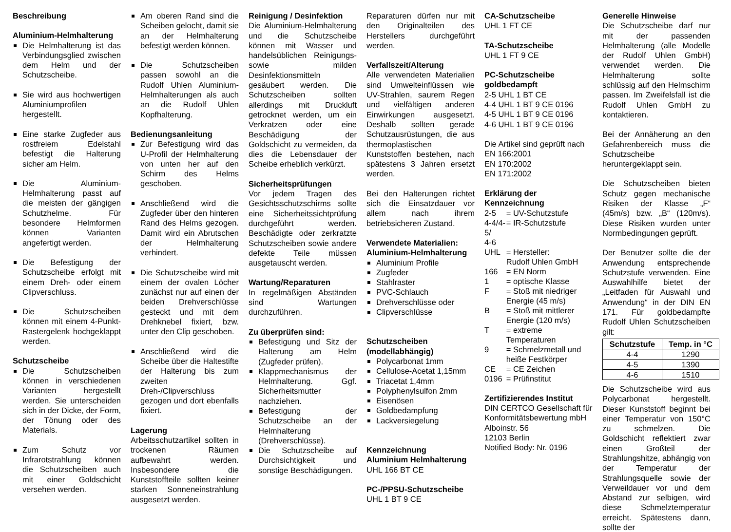Beschreibung
Aluminium-Helmhalterung
Die Helmhalterung ist das Verbindungsglied zwischen dem Helm und der Schutzscheibe.
Sie wird aus hochwertigen Aluminiumprofilen hergestellt.
Eine starke Zugfeder aus rostfreiem Edelstahl befestigt die Halterung sicher am Helm.
Die Aluminium-Helmhalterung passt auf die meisten der gängigen Schutzhelme. Für besondere Helmformen können Varianten angefertigt werden.
Die Befestigung der Schutzscheibe erfolgt mit einem Dreh- oder einem Clipverschluss.
Die Schutzscheiben können mit einem 4-Punkt-Rastergelenk hochgeklappt werden.
Schutzscheibe
Die Schutzscheiben können in verschiedenen Varianten hergestellt werden. Sie unterscheiden sich in der Dicke, der Form, der Tönung oder des Materials.
Zum Schutz vor Infrarotstrahlung können die Schutzscheiben auch mit einer Goldschicht versehen werden.
Am oberen Rand sind die Scheiben gelocht, damit sie an der Helmhalterung befestigt werden können.
Die Schutzscheiben passen sowohl an die Rudolf Uhlen Aluminium-Helmhalterungen als auch an die Rudolf Uhlen Kopfhalterung.
Bedienungsanleitung
Zur Befestigung wird das U-Profil der Helmhalterung von unten her auf den Schirm des Helms geschoben.
Anschließend wird die Zugfeder über den hinteren Rand des Helms gezogen. Damit wird ein Abrutschen der Helmhalterung verhindert.
Die Schutzscheibe wird mit einem der ovalen Löcher zunächst nur auf einen der beiden Drehverschlüsse gesteckt und mit dem Drehknebel fixiert, bzw. unter den Clip geschoben.
Anschließend wird die Scheibe über die Haltestifte der Halterung bis zum zweiten Dreh-/Clipverschluss gezogen und dort ebenfalls fixiert.
Lagerung
Arbeitsschutzartikel sollten in trockenen Räumen aufbewahrt werden. Insbesondere die Kunststoffteile sollten keiner starken Sonneneinstrahlung ausgesetzt werden.
Reinigung / Desinfektion
Die Aluminium-Helmhalterung und die Schutzscheibe können mit Wasser und handelsüblichen Reinigungs- sowie milden Desinfektionsmitteln gesäubert werden. Die Schutzscheiben sollten allerdings mit Druckluft getrocknet werden, um ein Verkratzen oder eine Beschädigung der Goldschicht zu vermeiden, da dies die Lebensdauer der Scheibe erheblich verkürzt.
Sicherheitsprüfungen
Vor jedem Tragen des Gesichtsschutzschirms sollte eine Sicherheitssichtprüfung durchgeführt werden. Beschädigte oder zerkratzte Schutzscheiben sowie andere defekte Teile müssen ausgetauscht werden.
Wartung/Reparaturen
In regelmäßigen Abständen sind Wartungen durchzuführen.
Zu überprüfen sind:
Befestigung und Sitz der Halterung am Helm (Zugfeder prüfen).
Klappmechanismus der Helmhalterung. Ggf. Sicherheitsmutter nachziehen.
Befestigung der Schutzscheibe an der Helmhalterung (Drehverschlüsse).
Die Schutzscheibe auf Durchsichtigkeit und sonstige Beschädigungen.
Reparaturen dürfen nur mit den Originalteilen des Herstellers durchgeführt werden.
Verfallszeit/Alterung
Alle verwendeten Materialien sind Umwelteinflüssen wie UV-Strahlen, saurem Regen und vielfältigen anderen Einwirkungen ausgesetzt. Deshalb sollten gerade Schutzausrüstungen, die aus thermoplastischen Kunststoffen bestehen, nach spätestens 3 Jahren ersetzt werden.
Bei den Halterungen richtet sich die Einsatzdauer vor allem nach ihrem betriebsicheren Zustand.
Verwendete Materialien:
Aluminium-Helmhalterung
Aluminium Profile
Zugfeder
Stahlraster
PVC-Schlauch
Drehverschlüsse oder
Clipverschlüsse
Schutzscheiben (modellabhängig)
Polycarbonat 1mm
Cellulose-Acetat 1,15mm
Triacetat 1,4mm
Polyphenylsulfon 2mm
Eisenösen
Goldbedampfung
Lackversiegelung
Kennzeichnung
Aluminium Helmhalterung
UHL 166 BT CE
PC-/PPSU-Schutzscheibe
UHL 1 BT 9 CE
CA-Schutzscheibe
UHL 1 FT CE
TA-Schutzscheibe
UHL 1 FT 9 CE
PC-Schutzscheibe goldbedampft
2-5 UHL 1 BT CE
4-4 UHL 1 BT 9 CE 0196
4-5 UHL 1 BT 9 CE 0196
4-6 UHL 1 BT 9 CE 0196
Die Artikel sind geprüft nach
EN 166:2001
EN 170:2002
EN 171:2002
Erklärung der Kennzeichnung
| 2-5 | = UV-Schutzstufe |
| 4-4/4-5/ 4-6 | = IR-Schutzstufe |
| UHL | = Hersteller: Rudolf Uhlen GmbH |
| 166 | = EN Norm |
| 1 | = optische Klasse |
| F | = Stoß mit niedriger Energie (45 m/s) |
| B | = Stoß mit mittlerer Energie (120 m/s) |
| T | = extreme Temperaturen |
| 9 | = Schmelzmetall und heiße Festkörper |
| CE | = CE Zeichen |
| 0196 | = Prüfinstitut |
Zertifizierendes Institut
DIN CERTCO Gesellschaft für Konformitätsbewertung mbH
Alboinstr. 56
12103 Berlin
Notified Body: Nr. 0196
Generelle Hinweise
Die Schutzscheibe darf nur mit der passenden Helmhalterung (alle Modelle der Rudolf Uhlen GmbH) verwendet werden. Die Helmhalterung sollte schlüssig auf den Helmschirm passen. Im Zweifelsfall ist die Rudolf Uhlen GmbH zu kontaktieren.
Bei der Annäherung an den Gefahrenbereich muss die Schutzscheibe heruntergeklappt sein.
Die Schutzscheiben bieten Schutz gegen mechanische Risiken der Klasse „F“ (45m/s) bzw. „B“ (120m/s). Diese Risiken wurden unter Normbedingungen geprüft.
Der Benutzer sollte die der Anwendung entsprechende Schutzstufe verwenden. Eine Auswahlhilfe bietet der „Leitfaden für Auswahl und Anwendung“ in der DIN EN 171. Für goldbedampfte Rudolf Uhlen Schutzscheiben gilt:
| Schutzstufe | Temp. in °C |
| --- | --- |
| 4-4 | 1290 |
| 4-5 | 1390 |
| 4-6 | 1510 |
Die Schutzscheibe wird aus Polycarbonat hergestellt. Dieser Kunststoff beginnt bei einer Temperatur von 150°C zu schmelzen. Die Goldschicht reflektiert zwar einen Großteil der Strahlungshitze, abhängig von der Temperatur der Strahlungsquelle sowie der Verweildauer vor und dem Abstand zur selbigen, wird diese Schmelztemperatur erreicht. Spätestens dann, sollte der